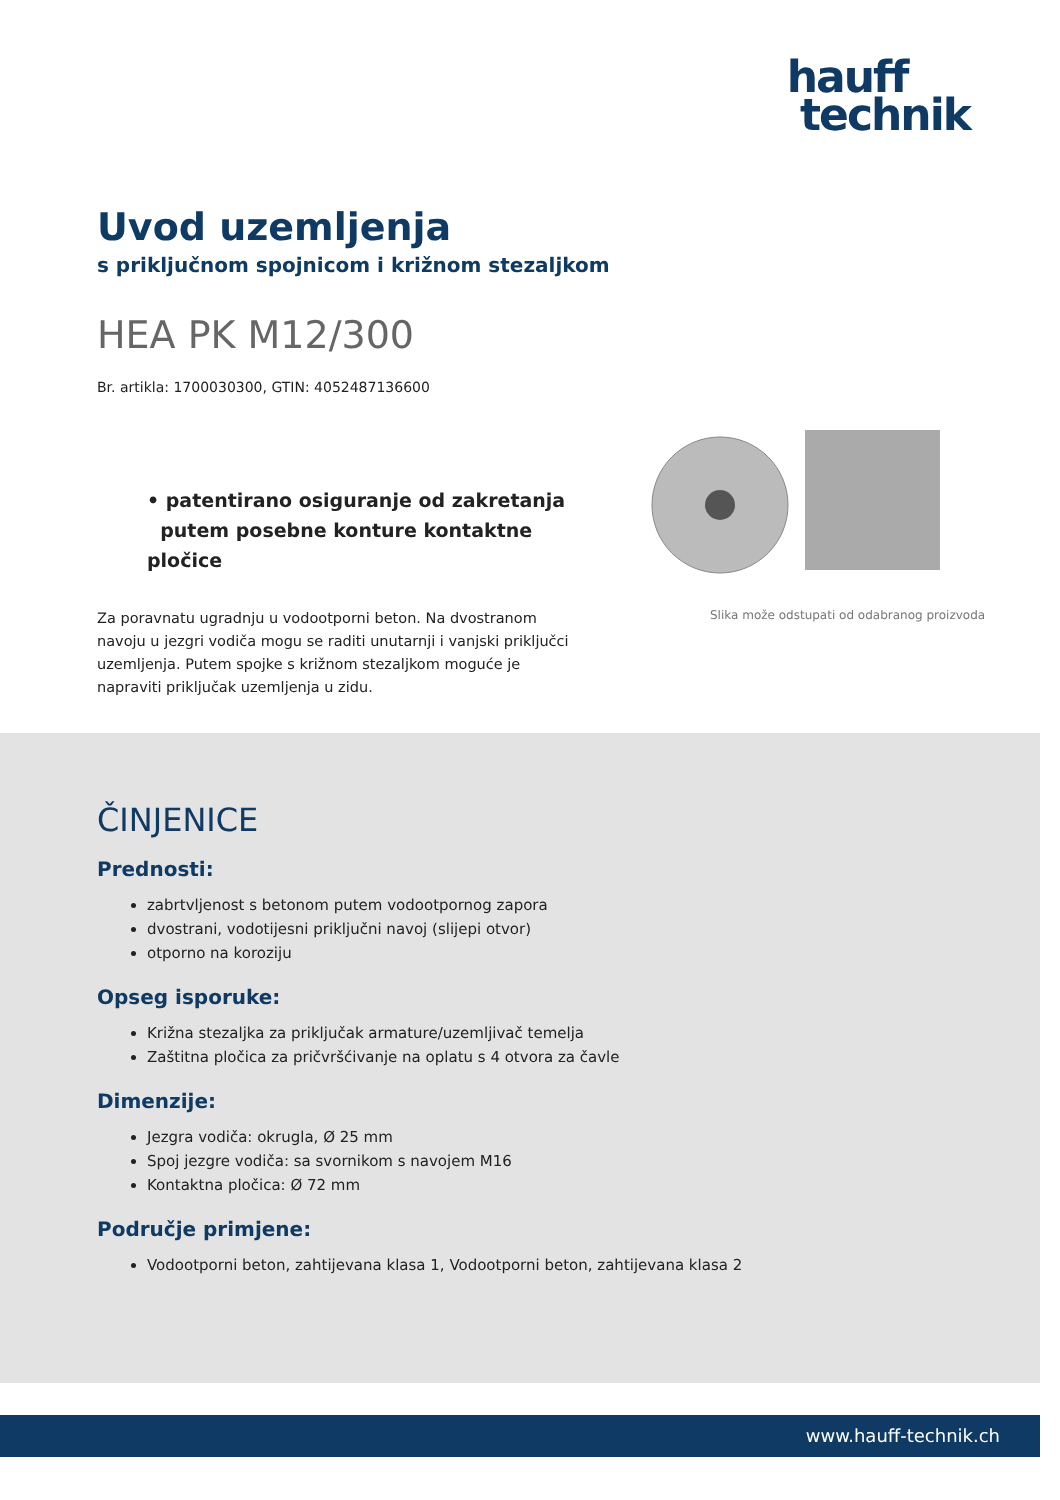hauff
technik
Uvod uzemljenja
s priključnom spojnicom i križnom stezaljkom
HEA PK M12/300
Br. artikla: 1700030300, GTIN: 4052487136600
• patentirano osiguranje od zakretanja
putem posebne konture kontaktne pločice
Za poravnatu ugradnju u vodootporni beton. Na dvostranom navoju u jezgri vodiča mogu se raditi unutarnji i vanjski priključci uzemljenja. Putem spojke s križnom stezaljkom moguće je napraviti priključak uzemljenja u zidu.
Slika može odstupati od odabranog proizvoda
ČINJENICE
Prednosti:
zabrtvljenost s betonom putem vodootpornog zapora
dvostrani, vodotijesni priključni navoj (slijepi otvor)
otporno na koroziju
Opseg isporuke:
Križna stezaljka za priključak armature/uzemljivač temelja
Zaštitna pločica za pričvršćivanje na oplatu s 4 otvora za čavle
Dimenzije:
Jezgra vodiča: okrugla, Ø 25 mm
Spoj jezgre vodiča: sa svornikom s navojem M16
Kontaktna pločica: Ø 72 mm
Područje primjene:
Vodootporni beton, zahtijevana klasa 1, Vodootporni beton, zahtijevana klasa 2
www.hauff-technik.ch